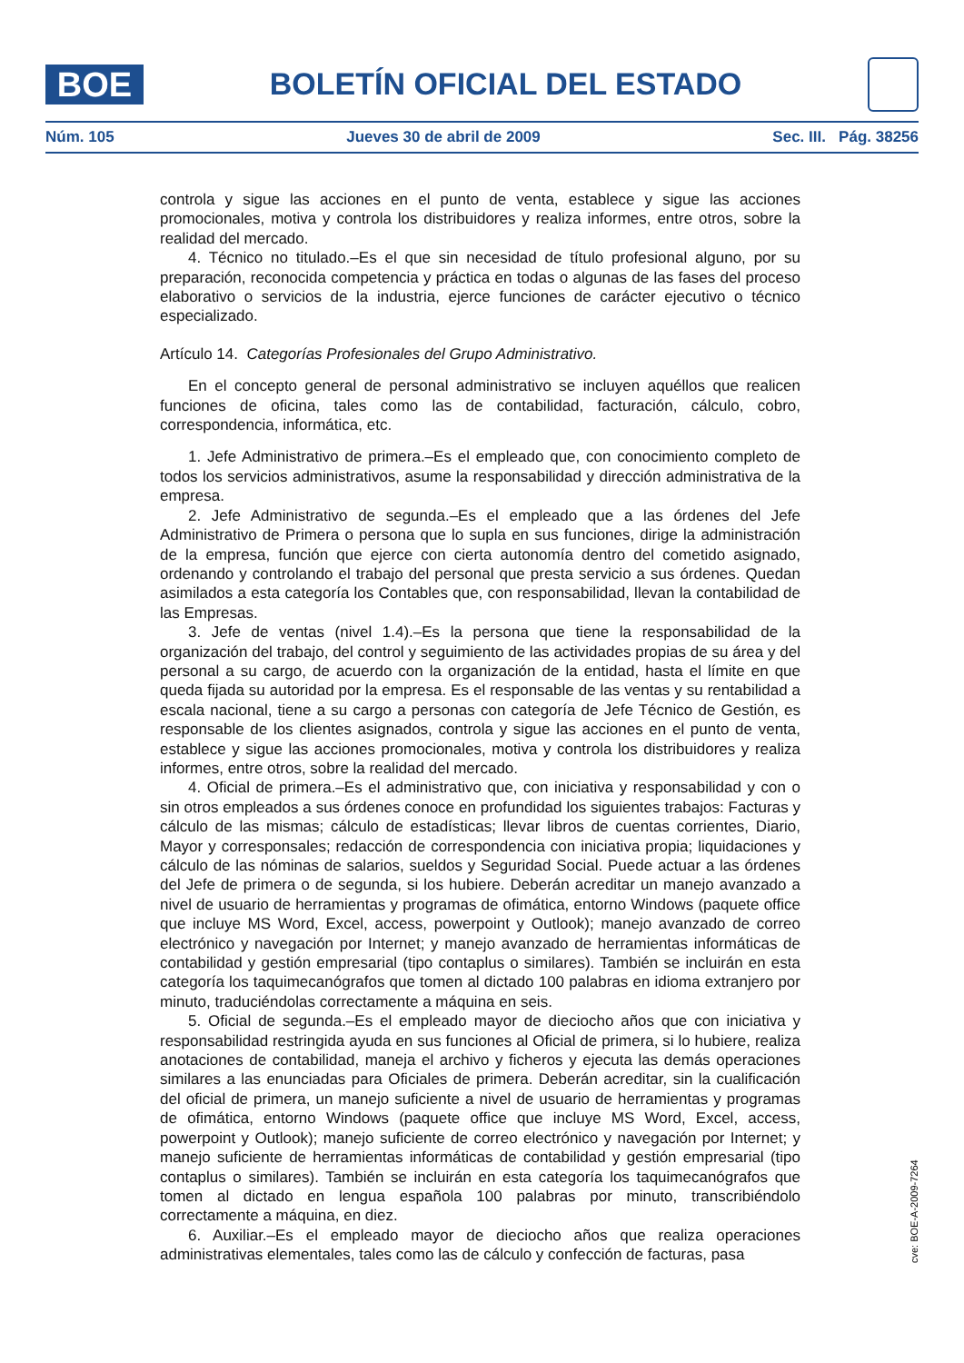BOE
BOLETÍN OFICIAL DEL ESTADO
Núm. 105 Jueves 30 de abril de 2009 Sec. III. Pág. 38256
controla y sigue las acciones en el punto de venta, establece y sigue las acciones promocionales, motiva y controla los distribuidores y realiza informes, entre otros, sobre la realidad del mercado.
4. Técnico no titulado.–Es el que sin necesidad de título profesional alguno, por su preparación, reconocida competencia y práctica en todas o algunas de las fases del proceso elaborativo o servicios de la industria, ejerce funciones de carácter ejecutivo o técnico especializado.
Artículo 14. Categorías Profesionales del Grupo Administrativo.
En el concepto general de personal administrativo se incluyen aquéllos que realicen funciones de oficina, tales como las de contabilidad, facturación, cálculo, cobro, correspondencia, informática, etc.
1. Jefe Administrativo de primera.–Es el empleado que, con conocimiento completo de todos los servicios administrativos, asume la responsabilidad y dirección administrativa de la empresa.
2. Jefe Administrativo de segunda.–Es el empleado que a las órdenes del Jefe Administrativo de Primera o persona que lo supla en sus funciones, dirige la administración de la empresa, función que ejerce con cierta autonomía dentro del cometido asignado, ordenando y controlando el trabajo del personal que presta servicio a sus órdenes. Quedan asimilados a esta categoría los Contables que, con responsabilidad, llevan la contabilidad de las Empresas.
3. Jefe de ventas (nivel 1.4).–Es la persona que tiene la responsabilidad de la organización del trabajo, del control y seguimiento de las actividades propias de su área y del personal a su cargo, de acuerdo con la organización de la entidad, hasta el límite en que queda fijada su autoridad por la empresa. Es el responsable de las ventas y su rentabilidad a escala nacional, tiene a su cargo a personas con categoría de Jefe Técnico de Gestión, es responsable de los clientes asignados, controla y sigue las acciones en el punto de venta, establece y sigue las acciones promocionales, motiva y controla los distribuidores y realiza informes, entre otros, sobre la realidad del mercado.
4. Oficial de primera.–Es el administrativo que, con iniciativa y responsabilidad y con o sin otros empleados a sus órdenes conoce en profundidad los siguientes trabajos: Facturas y cálculo de las mismas; cálculo de estadísticas; llevar libros de cuentas corrientes, Diario, Mayor y corresponsales; redacción de correspondencia con iniciativa propia; liquidaciones y cálculo de las nóminas de salarios, sueldos y Seguridad Social. Puede actuar a las órdenes del Jefe de primera o de segunda, si los hubiere. Deberán acreditar un manejo avanzado a nivel de usuario de herramientas y programas de ofimática, entorno Windows (paquete office que incluye MS Word, Excel, access, powerpoint y Outlook); manejo avanzado de correo electrónico y navegación por Internet; y manejo avanzado de herramientas informáticas de contabilidad y gestión empresarial (tipo contaplus o similares). También se incluirán en esta categoría los taquimecanógrafos que tomen al dictado 100 palabras en idioma extranjero por minuto, traduciéndolas correctamente a máquina en seis.
5. Oficial de segunda.–Es el empleado mayor de dieciocho años que con iniciativa y responsabilidad restringida ayuda en sus funciones al Oficial de primera, si lo hubiere, realiza anotaciones de contabilidad, maneja el archivo y ficheros y ejecuta las demás operaciones similares a las enunciadas para Oficiales de primera. Deberán acreditar, sin la cualificación del oficial de primera, un manejo suficiente a nivel de usuario de herramientas y programas de ofimática, entorno Windows (paquete office que incluye MS Word, Excel, access, powerpoint y Outlook); manejo suficiente de correo electrónico y navegación por Internet; y manejo suficiente de herramientas informáticas de contabilidad y gestión empresarial (tipo contaplus o similares). También se incluirán en esta categoría los taquimecanógrafos que tomen al dictado en lengua española 100 palabras por minuto, transcribiéndolo correctamente a máquina, en diez.
6. Auxiliar.–Es el empleado mayor de dieciocho años que realiza operaciones administrativas elementales, tales como las de cálculo y confección de facturas, pasa
cve: BOE-A-2009-7264